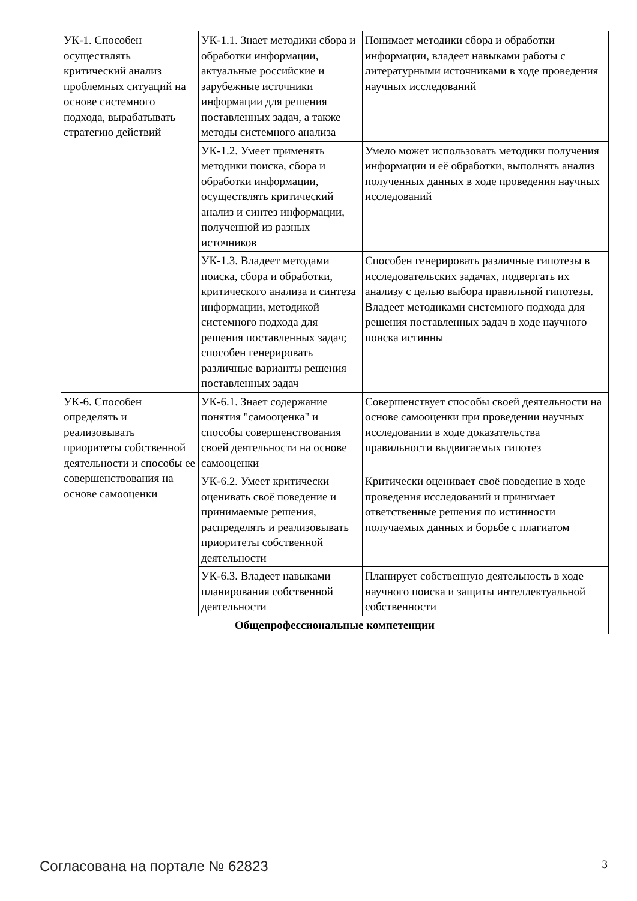| УК-1. Способен осуществлять критический анализ проблемных ситуаций на основе системного подхода, вырабатывать стратегию действий | УК-1.1. Знает методики сбора и обработки информации, актуальные российские и зарубежные источники информации для решения поставленных задач, а также методы системного анализа | Понимает методики сбора и обработки информации, владеет навыками работы с литературными источниками в ходе проведения научных исследований |
| | УК-1.2. Умеет применять методики поиска, сбора и обработки информации, осуществлять критический анализ и синтез информации, полученной из разных источников | Умело может использовать методики получения информации и её обработки, выполнять анализ полученных данных в ходе проведения научных исследований |
| | УК-1.3. Владеет методами поиска, сбора и обработки, критического анализа и синтеза информации, методикой системного подхода для решения поставленных задач; способен генерировать различные варианты решения поставленных задач | Способен генерировать различные гипотезы в исследовательских задачах, подвергать их анализу с целью выбора правильной гипотезы. Владеет методиками системного подхода для решения поставленных задач в ходе научного поиска истинны |
| УК-6. Способен определять и реализовывать приоритеты собственной деятельности и способы ее совершенствования на основе самооценки | УК-6.1. Знает содержание понятия "самооценка" и способы совершенствования своей деятельности на основе самооценки | Совершенствует способы своей деятельности на основе самооценки при проведении научных исследовании в ходе доказательства правильности выдвигаемых гипотез |
| | УК-6.2. Умеет критически оценивать своё поведение и принимаемые решения, распределять и реализовывать приоритеты собственной деятельности | Критически оценивает своё поведение в ходе проведения исследований и принимает ответственные решения по истинности получаемых данных и борьбе с плагиатом |
| | УК-6.3. Владеет навыками планирования собственной деятельности | Планирует собственную деятельность в ходе научного поиска и защиты интеллектуальной собственности |
| Общепрофессиональные компетенции | | |
Согласована на портале № 62823 3